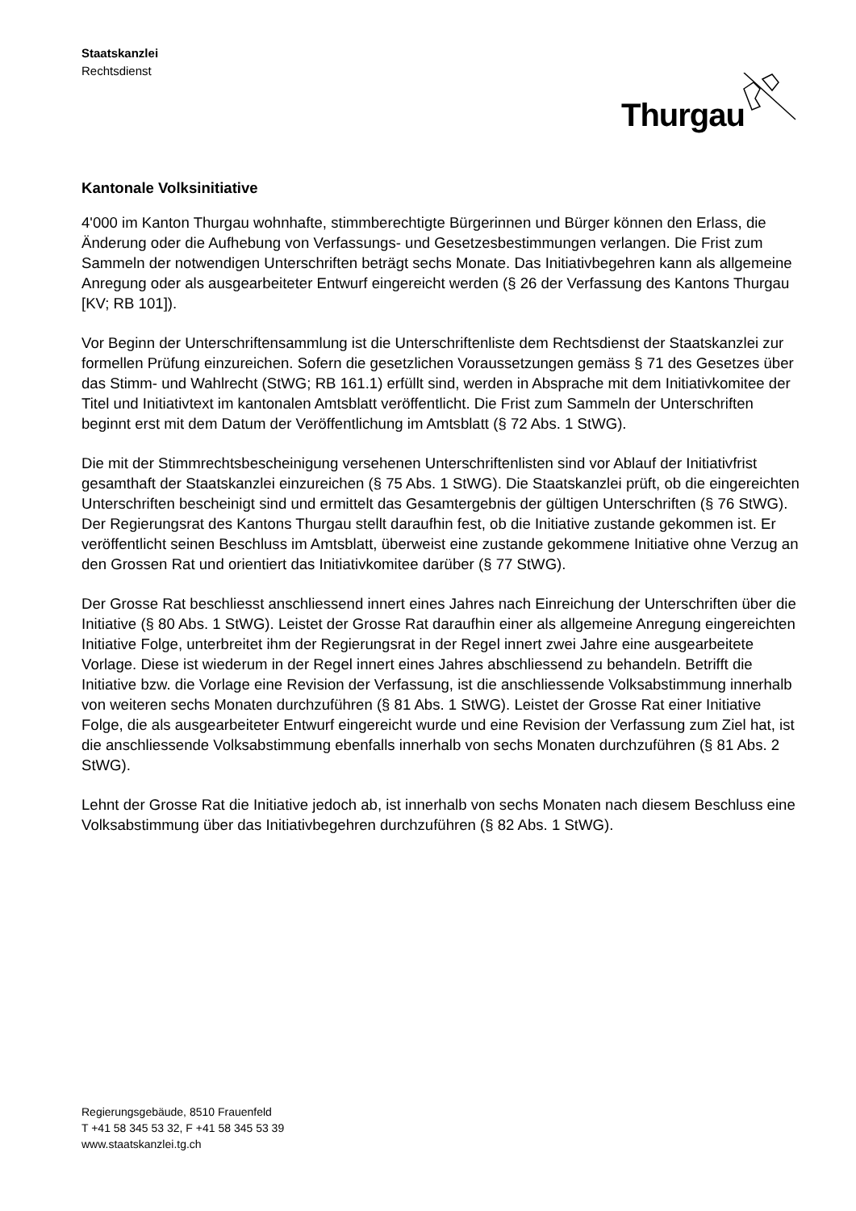Staatskanzlei
Rechtsdienst
Thurgau
Kantonale Volksinitiative
4'000 im Kanton Thurgau wohnhafte, stimmberechtigte Bürgerinnen und Bürger können den Erlass, die Änderung oder die Aufhebung von Verfassungs- und Gesetzesbestimmungen verlangen. Die Frist zum Sammeln der notwendigen Unterschriften beträgt sechs Monate. Das Initiativbegehren kann als allgemeine Anregung oder als ausgearbeiteter Entwurf eingereicht werden (§ 26 der Verfassung des Kantons Thurgau [KV; RB 101]).
Vor Beginn der Unterschriftensammlung ist die Unterschriftenliste dem Rechtsdienst der Staatskanzlei zur formellen Prüfung einzureichen. Sofern die gesetzlichen Voraussetzungen gemäss § 71 des Gesetzes über das Stimm- und Wahlrecht (StWG; RB 161.1) erfüllt sind, werden in Absprache mit dem Initiativkomitee der Titel und Initiativtext im kantonalen Amtsblatt veröffentlicht. Die Frist zum Sammeln der Unterschriften beginnt erst mit dem Datum der Veröffentlichung im Amtsblatt (§ 72 Abs. 1 StWG).
Die mit der Stimmrechtsbescheinigung versehenen Unterschriftenlisten sind vor Ablauf der Initiativfrist gesamthaft der Staatskanzlei einzureichen (§ 75 Abs. 1 StWG). Die Staatskanzlei prüft, ob die eingereichten Unterschriften bescheinigt sind und ermittelt das Gesamtergebnis der gültigen Unterschriften (§ 76 StWG). Der Regierungsrat des Kantons Thurgau stellt darauf­hin fest, ob die Initiative zustande gekommen ist. Er veröffentlicht seinen Beschluss im Amtsblatt, überweist eine zustande gekommene Initiative ohne Verzug an den Grossen Rat und orientiert das Initiativkomitee darüber (§ 77 StWG).
Der Grosse Rat beschliesst anschliessend innert eines Jahres nach Einreichung der Unterschriften über die Initiative (§ 80 Abs. 1 StWG). Leistet der Grosse Rat daraufhin einer als allgemeine Anregung eingereichten Initiative Folge, unterbreitet ihm der Regierungsrat in der Regel innert zwei Jahre eine ausgearbeitete Vorlage. Diese ist wiederum in der Regel innert eines Jahres abschliessend zu behandeln. Betrifft die Initiative bzw. die Vorlage eine Revision der Verfassung, ist die anschliessende Volksabstimmung innerhalb von weiteren sechs Monaten durchzuführen (§ 81 Abs. 1 StWG). Leistet der Grosse Rat einer Initiative Folge, die als ausgearbeiteter Entwurf eingereicht wurde und eine Revision der Verfassung zum Ziel hat, ist die anschliessende Volksabstimmung ebenfalls innerhalb von sechs Monaten durchzuführen (§ 81 Abs. 2 StWG).
Lehnt der Grosse Rat die Initiative jedoch ab, ist innerhalb von sechs Monaten nach diesem Beschluss eine Volksabstimmung über das Initiativbegehren durchzuführen (§ 82 Abs. 1 StWG).
Regierungsgebäude, 8510 Frauenfeld
T +41 58 345 53 32, F +41 58 345 53 39
www.staatskanzlei.tg.ch